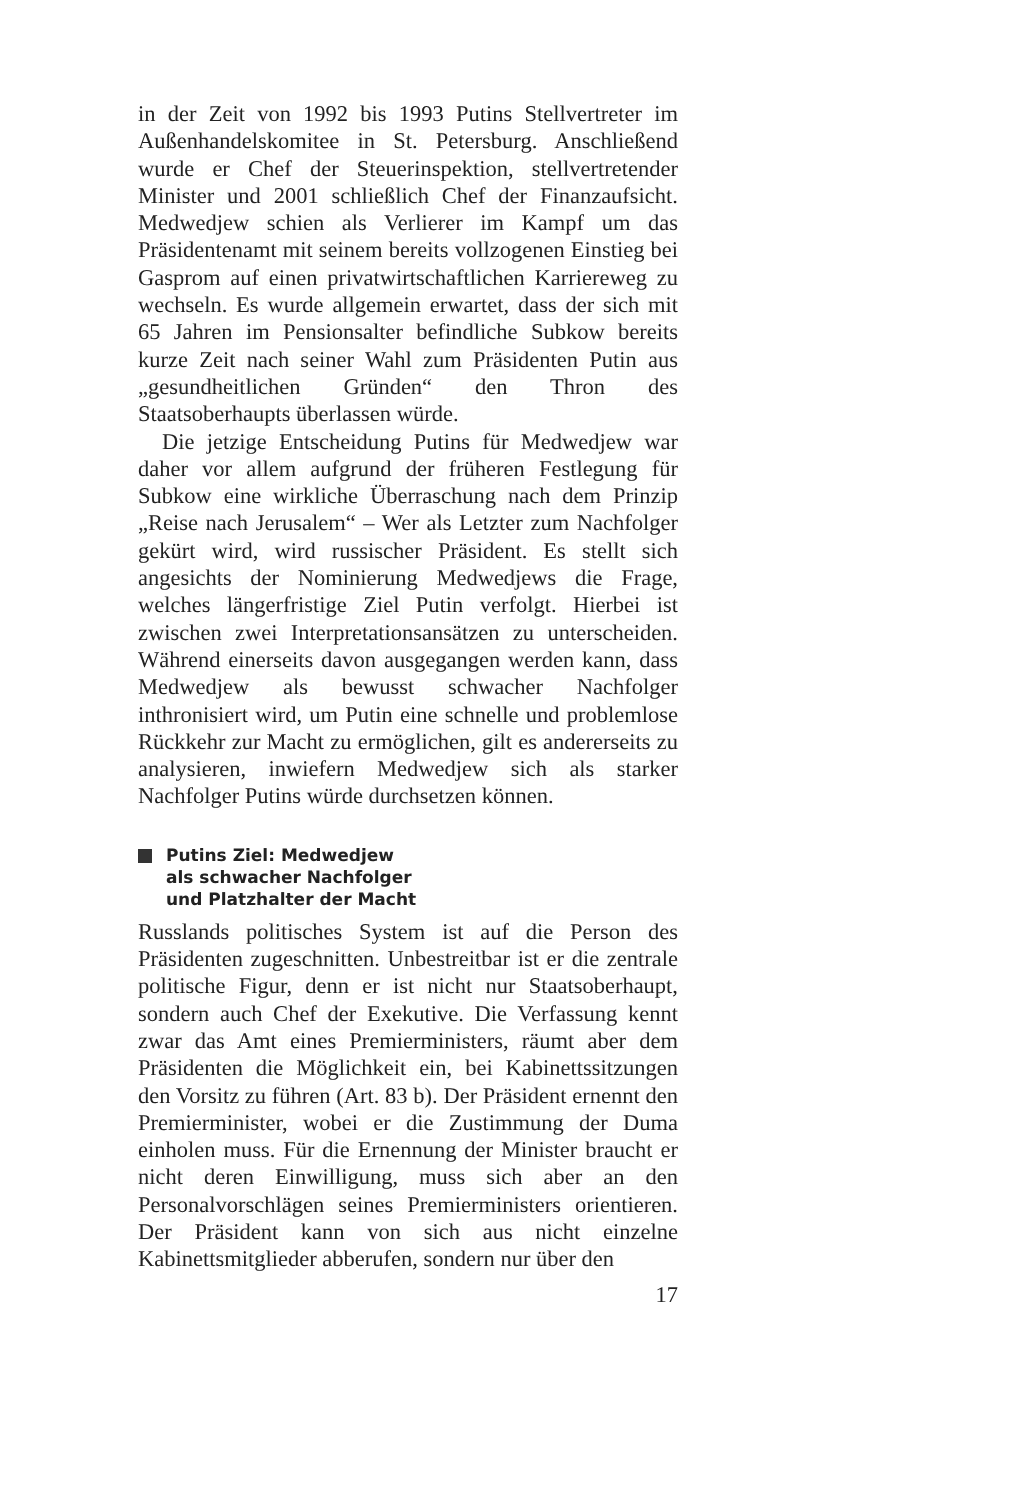in der Zeit von 1992 bis 1993 Putins Stellvertreter im Außenhandelskomitee in St. Petersburg. Anschließend wurde er Chef der Steuerinspektion, stellvertretender Minister und 2001 schließlich Chef der Finanzaufsicht. Medwedjew schien als Verlierer im Kampf um das Präsidentenamt mit seinem bereits vollzogenen Einstieg bei Gasprom auf einen privatwirtschaftlichen Karriereweg zu wechseln. Es wurde allgemein erwartet, dass der sich mit 65 Jahren im Pensionsalter befindliche Subkow bereits kurze Zeit nach seiner Wahl zum Präsidenten Putin aus „gesundheitlichen Gründen“ den Thron des Staatsoberhaupts überlassen würde.
Die jetzige Entscheidung Putins für Medwedjew war daher vor allem aufgrund der früheren Festlegung für Subkow eine wirkliche Überraschung nach dem Prinzip „Reise nach Jerusalem“ – Wer als Letzter zum Nachfolger gekürt wird, wird russischer Präsident. Es stellt sich angesichts der Nominierung Medwedjews die Frage, welches längerfristige Ziel Putin verfolgt. Hierbei ist zwischen zwei Interpretationsansätzen zu unterscheiden. Während einerseits davon ausgegangen werden kann, dass Medwedjew als bewusst schwacher Nachfolger inthronisiert wird, um Putin eine schnelle und problemlose Rückkehr zur Macht zu ermöglichen, gilt es andererseits zu analysieren, inwiefern Medwedjew sich als starker Nachfolger Putins würde durchsetzen können.
Putins Ziel: Medwedjew
als schwacher Nachfolger
und Platzhalter der Macht
Russlands politisches System ist auf die Person des Präsidenten zugeschnitten. Unbestreitbar ist er die zentrale politische Figur, denn er ist nicht nur Staatsoberhaupt, sondern auch Chef der Exekutive. Die Verfassung kennt zwar das Amt eines Premierministers, räumt aber dem Präsidenten die Möglichkeit ein, bei Kabinettssitzungen den Vorsitz zu führen (Art. 83 b). Der Präsident ernennt den Premierminister, wobei er die Zustimmung der Duma einholen muss. Für die Ernennung der Minister braucht er nicht deren Einwilligung, muss sich aber an den Personalvorschlägen seines Premierministers orientieren. Der Präsident kann von sich aus nicht einzelne Kabinettsmitglieder abberufen, sondern nur über den
17